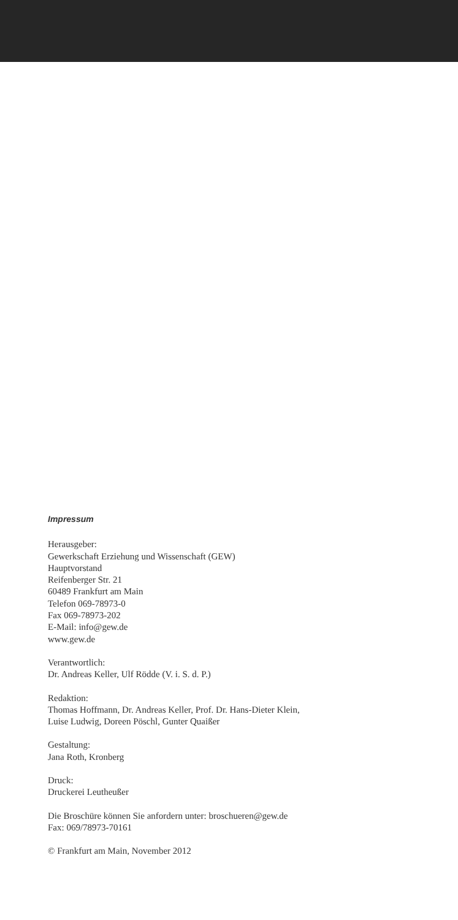Impressum
Herausgeber:
Gewerkschaft Erziehung und Wissenschaft (GEW)
Hauptvorstand
Reifenberger Str. 21
60489 Frankfurt am Main
Telefon 069-78973-0
Fax 069-78973-202
E-Mail: info@gew.de
www.gew.de
Verantwortlich:
Dr. Andreas Keller, Ulf Rödde (V. i. S. d. P.)
Redaktion:
Thomas Hoffmann, Dr. Andreas Keller, Prof. Dr. Hans-Dieter Klein,
Luise Ludwig, Doreen Pöschl, Gunter Quaißer
Gestaltung:
Jana Roth, Kronberg
Druck:
Druckerei Leutheußer
Die Broschüre können Sie anfordern unter: broschueren@gew.de
Fax: 069/78973-70161
© Frankfurt am Main, November 2012